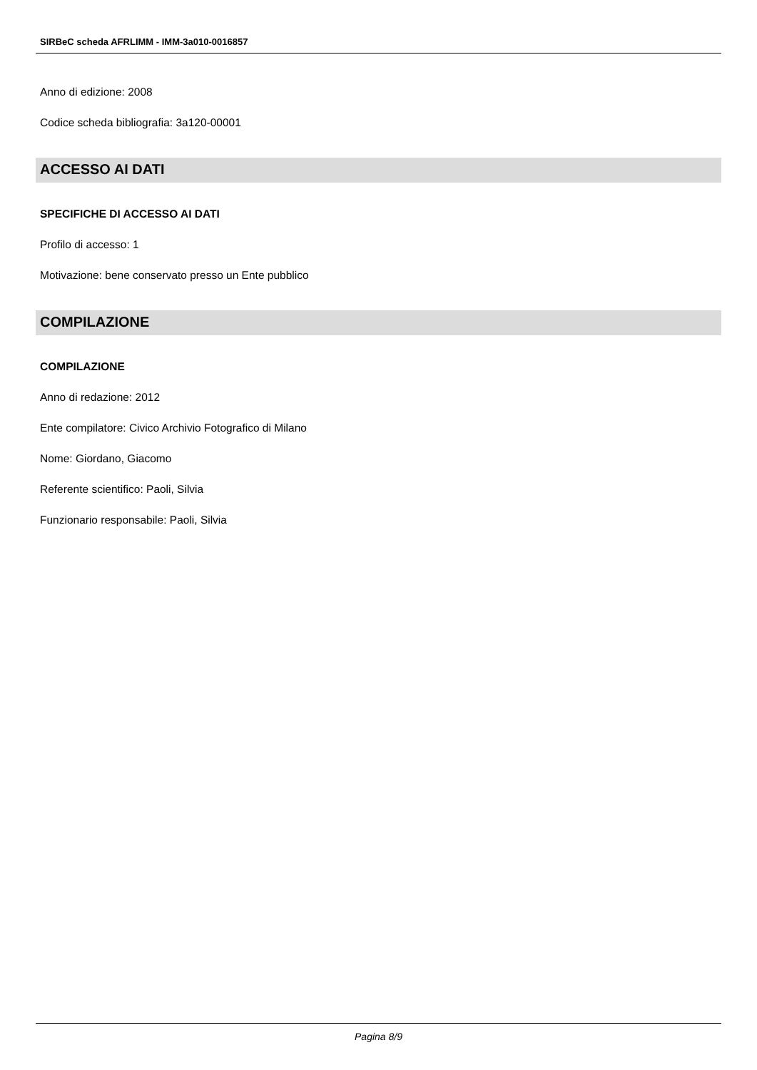SIRBeC scheda AFRLIMM - IMM-3a010-0016857
Anno di edizione: 2008
Codice scheda bibliografia: 3a120-00001
ACCESSO AI DATI
SPECIFICHE DI ACCESSO AI DATI
Profilo di accesso: 1
Motivazione: bene conservato presso un Ente pubblico
COMPILAZIONE
COMPILAZIONE
Anno di redazione: 2012
Ente compilatore: Civico Archivio Fotografico di Milano
Nome: Giordano, Giacomo
Referente scientifico: Paoli, Silvia
Funzionario responsabile: Paoli, Silvia
Pagina 8/9